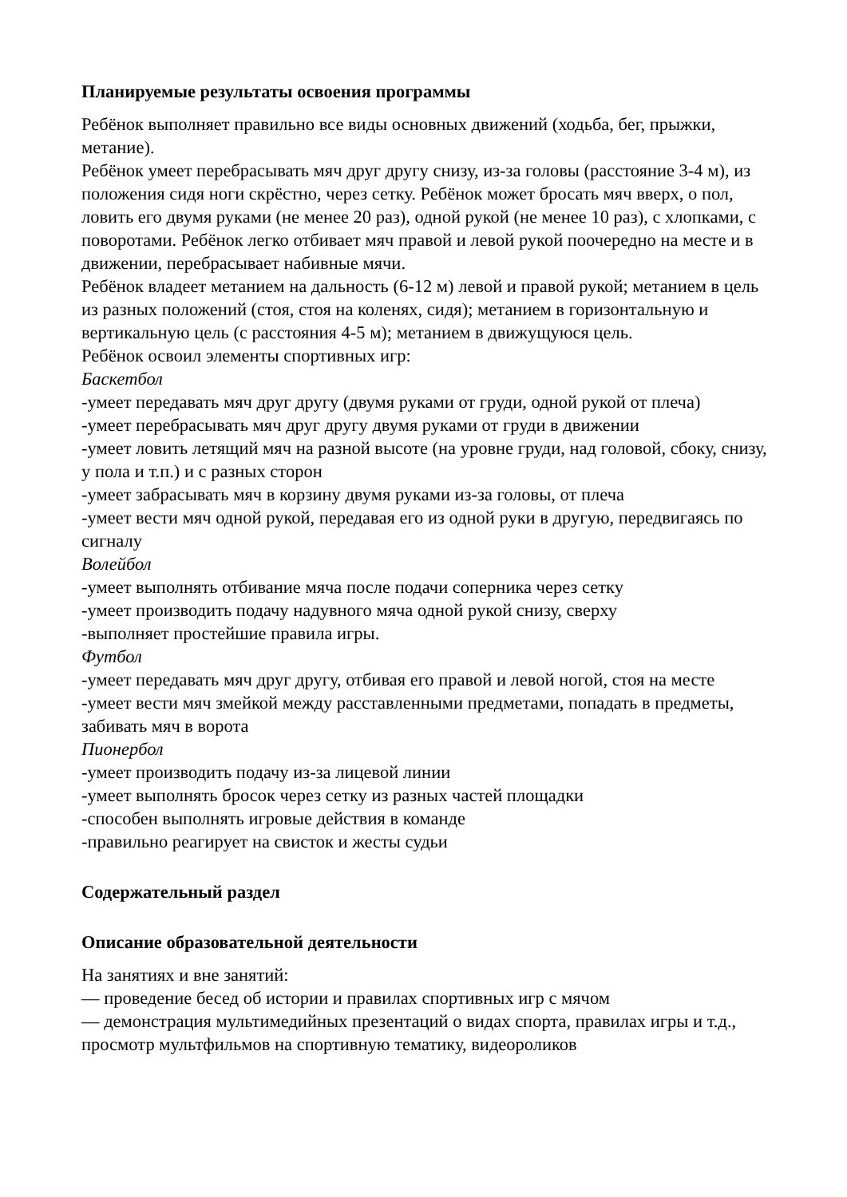Планируемые результаты освоения программы
Ребёнок выполняет правильно все виды основных движений (ходьба, бег, прыжки, метание).
Ребёнок умеет перебрасывать мяч друг другу снизу, из-за головы (расстояние 3-4 м), из положения сидя ноги скрёстно, через сетку. Ребёнок может бросать мяч вверх, о пол, ловить его двумя руками (не менее 20 раз), одной рукой (не менее 10 раз), с хлопками, с поворотами. Ребёнок легко отбивает мяч правой и левой рукой поочередно на месте и в движении, перебрасывает набивные мячи.
Ребёнок владеет метанием на дальность (6-12 м) левой и правой рукой; метанием в цель из разных положений (стоя, стоя на коленях, сидя); метанием в горизонтальную и вертикальную цель (с расстояния 4-5 м); метанием в движущуюся цель.
Ребёнок освоил элементы спортивных игр:
Баскетбол
-умеет передавать мяч друг другу (двумя руками от груди, одной рукой от плеча)
-умеет перебрасывать мяч друг другу двумя руками от груди в движении
-умеет ловить летящий мяч на разной высоте (на уровне груди, над головой, сбоку, снизу, у пола и т.п.) и с разных сторон
-умеет забрасывать мяч в корзину двумя руками из-за головы, от плеча
-умеет вести мяч одной рукой, передавая его из одной руки в другую, передвигаясь по сигналу
Волейбол
-умеет выполнять отбивание мяча после подачи соперника через сетку
-умеет производить подачу надувного мяча одной рукой снизу, сверху
-выполняет простейшие правила игры.
Футбол
-умеет передавать мяч друг другу, отбивая его правой и левой ногой, стоя на месте
-умеет вести мяч змейкой между расставленными предметами, попадать в предметы, забивать мяч в ворота
Пионербол
-умеет производить подачу из-за лицевой линии
-умеет выполнять бросок через сетку из разных частей площадки
-способен выполнять игровые действия в команде
-правильно реагирует на свисток и жесты судьи
Содержательный раздел
Описание образовательной деятельности
На занятиях и вне занятий:
— проведение бесед об истории и правилах спортивных игр с мячом
— демонстрация мультимедийных презентаций о видах спорта, правилах игры и т.д., просмотр мультфильмов на спортивную тематику, видеороликов